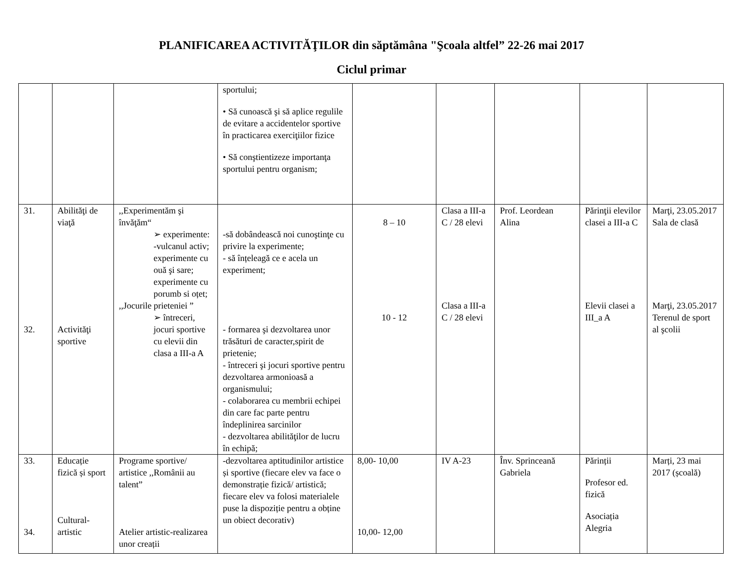PLANIFICAREA ACTIVITĂŢILOR din săptămâna "Şcoala altfel” 22-26 mai 2017
Ciclul primar
| | | | sportului; • Să cunoască şi să aplice regulile de evitare a accidentelor sportive în practicarea exerciţiilor fizice • Să conştientizeze importanţa sportului pentru organism; | | | | | |
| 31. 32. | Abilităţi de viaţă Activităţi sportive | ,,Experimentăm şi învăţăm“ ➢ experimente: -vulcanul activ; experimente cu ouă şi sare; experimente cu porumb si oțet; ,,Jocurile prieteniei ” ➢ întreceri, jocuri sportive cu elevii din clasa a III-a A | -să dobândească noi cunoştinţe cu privire la experimente; - să înțeleagă ce e acela un experiment; - formarea şi dezvoltarea unor trăsături de caracter,spirit de prietenie; - întreceri şi jocuri sportive pentru dezvoltarea armonioasă a organismului; - colaborarea cu membrii echipei din care fac parte pentru îndeplinirea sarcinilor - dezvoltarea abilităţilor de lucru în echipă; | 8 – 10 10 - 12 | Clasa a III-a C / 28 elevi Clasa a III-a C / 28 elevi | Prof. Leordean Alina | Părinţii elevilor clasei a III-a C Elevii clasei a III_a A | Marţi, 23.05.2017 Sala de clasă Marţi, 23.05.2017 Terenul de sport al şcolii |
| 33. 34. | Educație fizică și sport Cultural-artistic | Programe sportive/ artistice ,,Românii au talent” Atelier artistic-realizarea unor creații | -dezvoltarea aptitudinilor artistice și sportive (fiecare elev va face o demonstrație fizică/ artistică; fiecare elev va folosi materialele puse la dispoziție pentru a obține un obiect decorativ) | 8,00- 10,00 10,00- 12,00 | IV A-23 | Înv. Sprinceană Gabriela | Părinții Profesor ed. fizică Asociația Alegria | Marți, 23 mai 2017 (școală) |